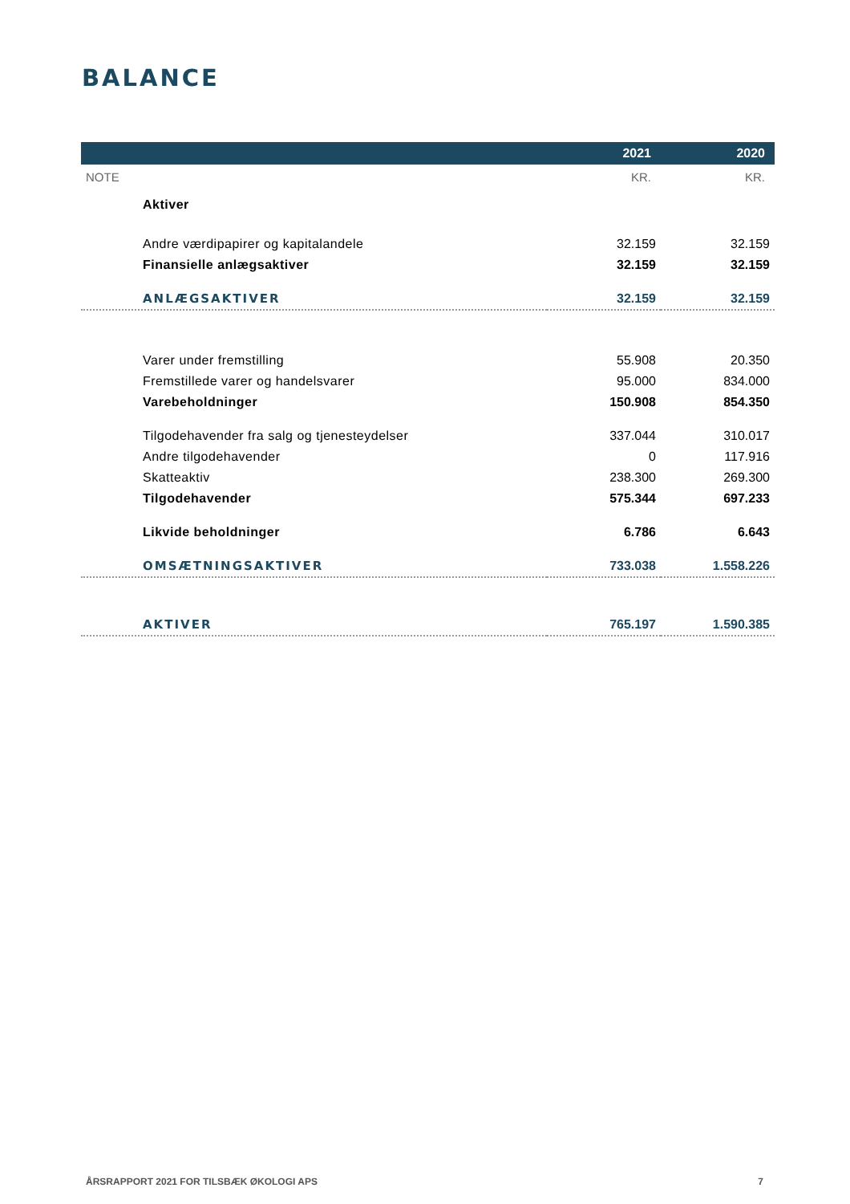BALANCE
| | 2021 | 2020 |
| --- | --- | --- |
| NOTE | KR. | KR. |
| Aktiver | | |
| Andre værdipapirer og kapitalandele | 32.159 | 32.159 |
| Finansielle anlægsaktiver | 32.159 | 32.159 |
| ANLÆGSAKTIVER | 32.159 | 32.159 |
| Varer under fremstilling | 55.908 | 20.350 |
| Fremstillede varer og handelsvarer | 95.000 | 834.000 |
| Varebeholdninger | 150.908 | 854.350 |
| Tilgodehavender fra salg og tjenesteydelser | 337.044 | 310.017 |
| Andre tilgodehavender | 0 | 117.916 |
| Skatteaktiv | 238.300 | 269.300 |
| Tilgodehavender | 575.344 | 697.233 |
| Likvide beholdninger | 6.786 | 6.643 |
| OMSÆTNINGSAKTIVER | 733.038 | 1.558.226 |
| AKTIVER | 765.197 | 1.590.385 |
ÅRSRAPPORT 2021 FOR TILSBÆK ØKOLOGI APS 7